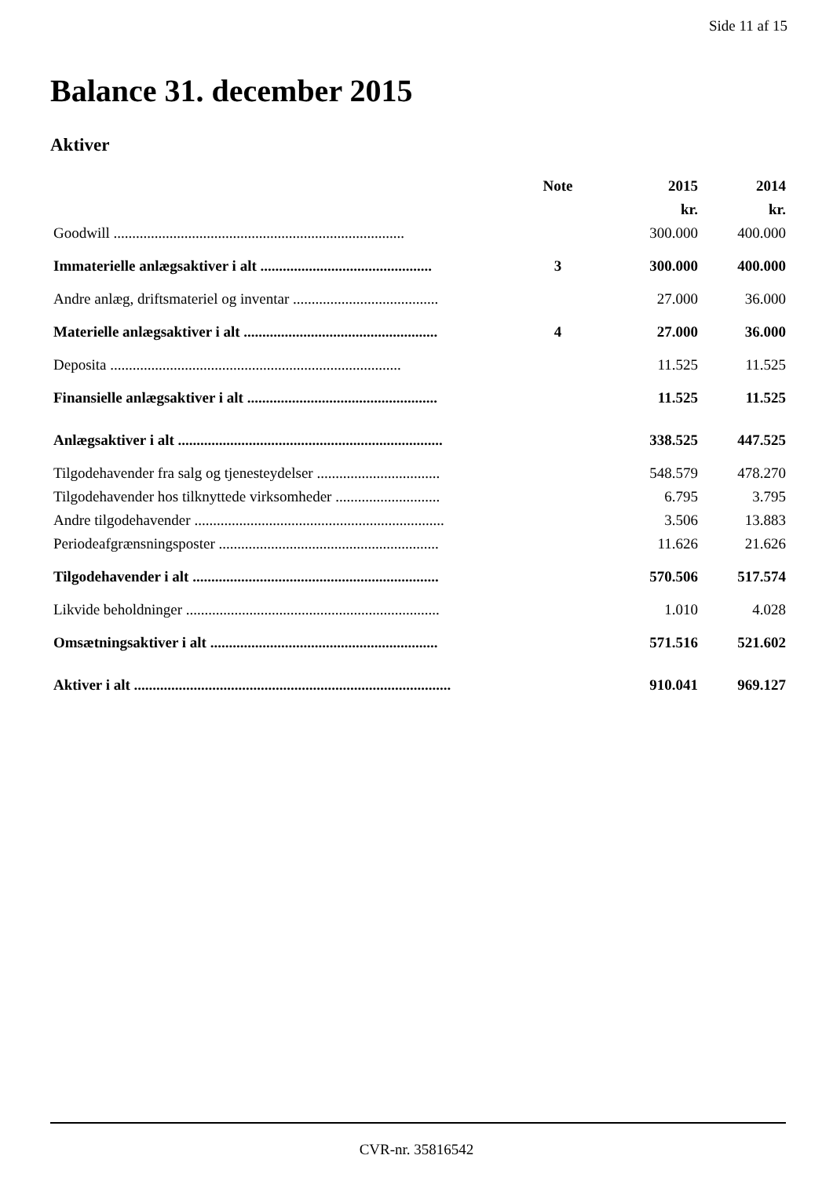Side 11 af 15
Balance 31. december 2015
Aktiver
| | Note | 2015 | 2014 |
| --- | --- | --- | --- |
| | | kr. | kr. |
| Goodwill .............................................................................. | | 300.000 | 400.000 |
| Immaterielle anlægsaktiver i alt .............................................. | 3 | 300.000 | 400.000 |
| Andre anlæg, driftsmateriel og inventar ....................................... | | 27.000 | 36.000 |
| Materielle anlægsaktiver i alt .................................................... | 4 | 27.000 | 36.000 |
| Deposita .............................................................................. | | 11.525 | 11.525 |
| Finansielle anlægsaktiver i alt ................................................... | | 11.525 | 11.525 |
| Anlægsaktiver i alt ....................................................................... | | 338.525 | 447.525 |
| Tilgodehavender fra salg og tjenesteydelser ................................. | | 548.579 | 478.270 |
| Tilgodehavender hos tilknyttede virksomheder ............................ | | 6.795 | 3.795 |
| Andre tilgodehavender ................................................................... | | 3.506 | 13.883 |
| Periodeafgrænsningsposter ........................................................... | | 11.626 | 21.626 |
| Tilgodehavender i alt .................................................................. | | 570.506 | 517.574 |
| Likvide beholdninger .................................................................... | | 1.010 | 4.028 |
| Omsætningsaktiver i alt ............................................................. | | 571.516 | 521.602 |
| Aktiver i alt ..................................................................................... | | 910.041 | 969.127 |
CVR-nr. 35816542